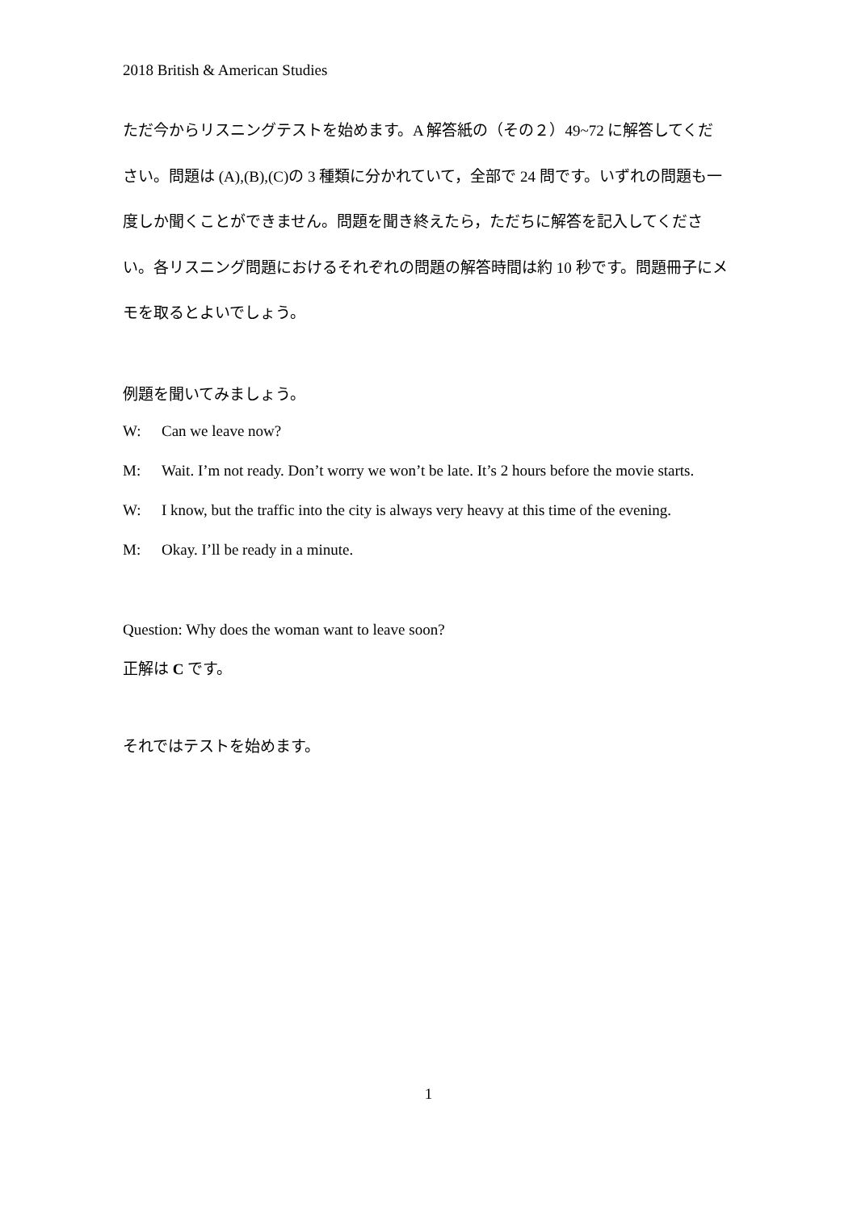2018 British & American Studies
ただ今からリスニングテストを始めます。A 解答紙の（その２）49~72 に解答してください。問題は (A),(B),(C)の 3 種類に分かれていて，全部で 24 問です。いずれの問題も一度しか聞くことができません。問題を聞き終えたら，ただちに解答を記入してください。各リスニング問題におけるそれぞれの問題の解答時間は約 10 秒です。問題冊子にメモを取るとよいでしょう。
例題を聞いてみましょう。
W: Can we leave now?
M: Wait. I’m not ready. Don’t worry we won’t be late. It’s 2 hours before the movie starts.
W: I know, but the traffic into the city is always very heavy at this time of the evening.
M: Okay. I’ll be ready in a minute.
Question: Why does the woman want to leave soon?
正解は C です。
それではテストを始めます。
1